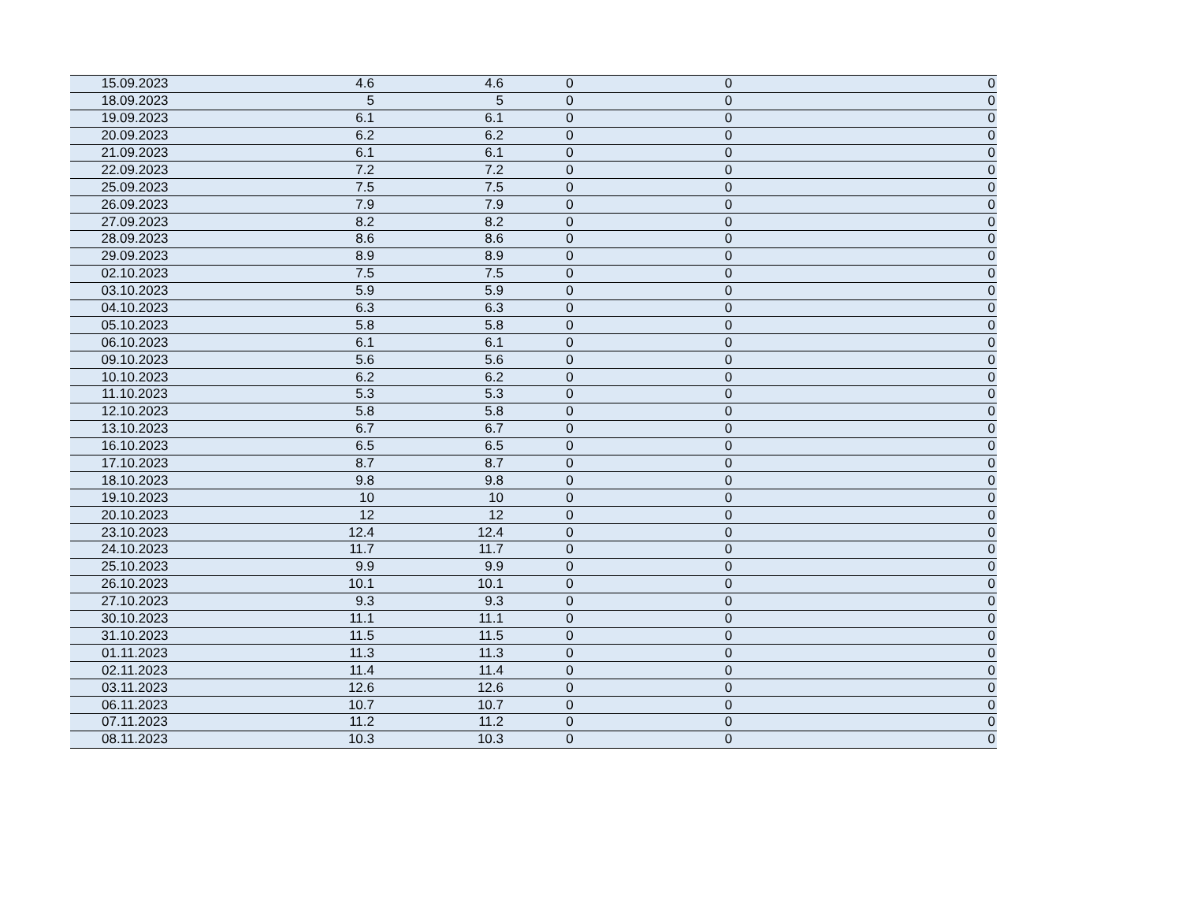| 15.09.2023 | 4.6 | 4.6 | 0 | 0 | 0 |
| 18.09.2023 | 5 | 5 | 0 | 0 | 0 |
| 19.09.2023 | 6.1 | 6.1 | 0 | 0 | 0 |
| 20.09.2023 | 6.2 | 6.2 | 0 | 0 | 0 |
| 21.09.2023 | 6.1 | 6.1 | 0 | 0 | 0 |
| 22.09.2023 | 7.2 | 7.2 | 0 | 0 | 0 |
| 25.09.2023 | 7.5 | 7.5 | 0 | 0 | 0 |
| 26.09.2023 | 7.9 | 7.9 | 0 | 0 | 0 |
| 27.09.2023 | 8.2 | 8.2 | 0 | 0 | 0 |
| 28.09.2023 | 8.6 | 8.6 | 0 | 0 | 0 |
| 29.09.2023 | 8.9 | 8.9 | 0 | 0 | 0 |
| 02.10.2023 | 7.5 | 7.5 | 0 | 0 | 0 |
| 03.10.2023 | 5.9 | 5.9 | 0 | 0 | 0 |
| 04.10.2023 | 6.3 | 6.3 | 0 | 0 | 0 |
| 05.10.2023 | 5.8 | 5.8 | 0 | 0 | 0 |
| 06.10.2023 | 6.1 | 6.1 | 0 | 0 | 0 |
| 09.10.2023 | 5.6 | 5.6 | 0 | 0 | 0 |
| 10.10.2023 | 6.2 | 6.2 | 0 | 0 | 0 |
| 11.10.2023 | 5.3 | 5.3 | 0 | 0 | 0 |
| 12.10.2023 | 5.8 | 5.8 | 0 | 0 | 0 |
| 13.10.2023 | 6.7 | 6.7 | 0 | 0 | 0 |
| 16.10.2023 | 6.5 | 6.5 | 0 | 0 | 0 |
| 17.10.2023 | 8.7 | 8.7 | 0 | 0 | 0 |
| 18.10.2023 | 9.8 | 9.8 | 0 | 0 | 0 |
| 19.10.2023 | 10 | 10 | 0 | 0 | 0 |
| 20.10.2023 | 12 | 12 | 0 | 0 | 0 |
| 23.10.2023 | 12.4 | 12.4 | 0 | 0 | 0 |
| 24.10.2023 | 11.7 | 11.7 | 0 | 0 | 0 |
| 25.10.2023 | 9.9 | 9.9 | 0 | 0 | 0 |
| 26.10.2023 | 10.1 | 10.1 | 0 | 0 | 0 |
| 27.10.2023 | 9.3 | 9.3 | 0 | 0 | 0 |
| 30.10.2023 | 11.1 | 11.1 | 0 | 0 | 0 |
| 31.10.2023 | 11.5 | 11.5 | 0 | 0 | 0 |
| 01.11.2023 | 11.3 | 11.3 | 0 | 0 | 0 |
| 02.11.2023 | 11.4 | 11.4 | 0 | 0 | 0 |
| 03.11.2023 | 12.6 | 12.6 | 0 | 0 | 0 |
| 06.11.2023 | 10.7 | 10.7 | 0 | 0 | 0 |
| 07.11.2023 | 11.2 | 11.2 | 0 | 0 | 0 |
| 08.11.2023 | 10.3 | 10.3 | 0 | 0 | 0 |